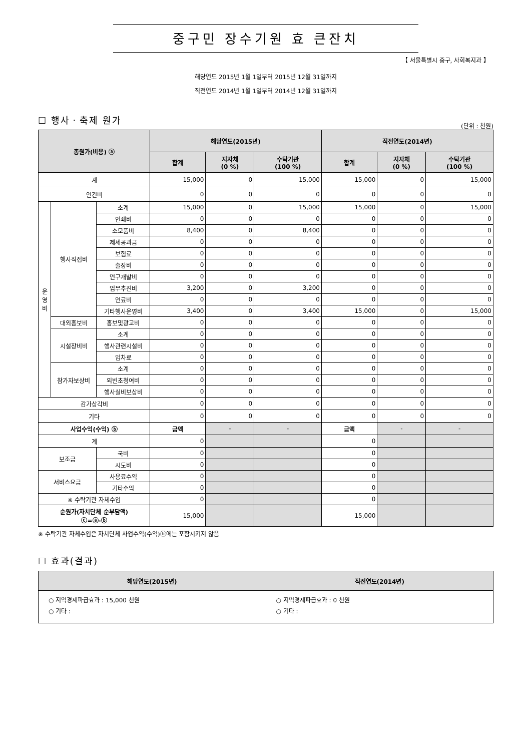중구민 장수기원 효 큰잔치
【 서울특별시 중구, 사회복지과 】
해당연도 2015년 1월 1일부터 2015년 12월 31일까지
직전연도 2014년 1월 1일부터 2014년 12월 31일까지
☐ 행사ㆍ축제 원가
(단위 : 천원)
| 총원가(비용) ⓐ | | | 해당연도(2015년) | | | 직전연도(2014년) | | |
| --- | --- | --- | --- | --- | --- | --- | --- | --- |
| | | | 합계 | 지자체 (0 %) | 수탁기관 (100 %) | 합계 | 지자체 (0 %) | 수탁기관 (100 %) |
| 계 | | | 15,000 | 0 | 15,000 | 15,000 | 0 | 15,000 |
| 인건비 | | | 0 | 0 | 0 | 0 | 0 | 0 |
| 운 영 비 | 행사직접비 | 소계 | 15,000 | 0 | 15,000 | 15,000 | 0 | 15,000 |
| | | 인쇄비 | 0 | 0 | 0 | 0 | 0 | 0 |
| | | 소모품비 | 8,400 | 0 | 8,400 | 0 | 0 | 0 |
| | | 제세공과금 | 0 | 0 | 0 | 0 | 0 | 0 |
| | | 보험료 | 0 | 0 | 0 | 0 | 0 | 0 |
| | | 출장비 | 0 | 0 | 0 | 0 | 0 | 0 |
| | | 연구개발비 | 0 | 0 | 0 | 0 | 0 | 0 |
| | | 업무추진비 | 3,200 | 0 | 3,200 | 0 | 0 | 0 |
| | | 연료비 | 0 | 0 | 0 | 0 | 0 | 0 |
| | | 기타행사운영비 | 3,400 | 0 | 3,400 | 15,000 | 0 | 15,000 |
| | 대외홍보비 | 홍보및광고비 | 0 | 0 | 0 | 0 | 0 | 0 |
| | 시설장비비 | 소계 | 0 | 0 | 0 | 0 | 0 | 0 |
| | | 행사관련시설비 | 0 | 0 | 0 | 0 | 0 | 0 |
| | | 임차료 | 0 | 0 | 0 | 0 | 0 | 0 |
| | 참가자보상비 | 소계 | 0 | 0 | 0 | 0 | 0 | 0 |
| | | 외빈초청여비 | 0 | 0 | 0 | 0 | 0 | 0 |
| | | 행사실비보상비 | 0 | 0 | 0 | 0 | 0 | 0 |
| 감가상각비 | | | 0 | 0 | 0 | 0 | 0 | 0 |
| 기타 | | | 0 | 0 | 0 | 0 | 0 | 0 |
| 사업수익(수익) ⓑ | | | 금액 | - | - | 금액 | - | - |
| 계 | | | 0 | | | 0 | | |
| 보조금 | | 국비 | 0 | | | 0 | | |
| | | 시도비 | 0 | | | 0 | | |
| 서비스요금 | | 사용료수익 | 0 | | | 0 | | |
| | | 기타수익 | 0 | | | 0 | | |
| ※ 수탁기관 자체수입 | | | 0 | | | 0 | | |
| 순원가(자치단체 순부담액) ⓒ=ⓐ-ⓑ | | | 15,000 | | | 15,000 | | |
※ 수탁기관 자체수입은 자치단체 사업수익(수익)ⓑ에는 포함시키지 않음
☐ 효과(결과)
| 해당연도(2015년) | 직전연도(2014년) |
| --- | --- |
| ○ 지역경제파급효과 : 15,000 천원 ○ 기타 : | ○ 지역경제파급효과 : 0 천원 ○ 기타 : |